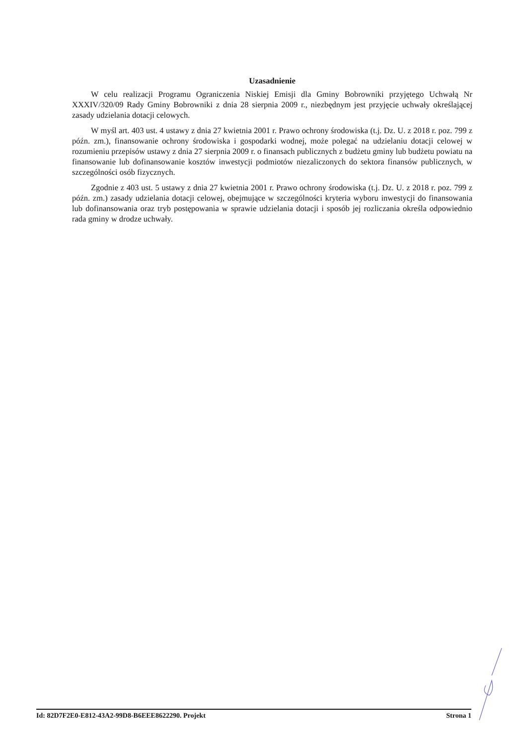Uzasadnienie
W celu realizacji Programu Ograniczenia Niskiej Emisji dla Gminy Bobrowniki przyjętego Uchwałą Nr XXXIV/320/09 Rady Gminy Bobrowniki z dnia 28 sierpnia 2009 r., niezbędnym jest przyjęcie uchwały określającej zasady udzielania dotacji celowych.
W myśl art. 403 ust. 4 ustawy z dnia 27 kwietnia 2001 r. Prawo ochrony środowiska (t.j. Dz. U. z 2018 r. poz. 799 z późn. zm.), finansowanie ochrony środowiska i gospodarki wodnej, może polegać na udzielaniu dotacji celowej w rozumieniu przepisów ustawy z dnia 27 sierpnia 2009 r. o finansach publicznych z budżetu gminy lub budżetu powiatu na finansowanie lub dofinansowanie kosztów inwestycji podmiotów niezaliczonych do sektora finansów publicznych, w szczególności osób fizycznych.
Zgodnie z 403 ust. 5 ustawy z dnia 27 kwietnia 2001 r. Prawo ochrony środowiska (t.j. Dz. U. z 2018 r. poz. 799 z późn. zm.) zasady udzielania dotacji celowej, obejmujące w szczególności kryteria wyboru inwestycji do finansowania lub dofinansowania oraz tryb postępowania w sprawie udzielania dotacji i sposób jej rozliczania określa odpowiednio rada gminy w drodze uchwały.
Id: 82D7F2E0-E812-43A2-99D8-B6EEE8622290. Projekt Strona 1